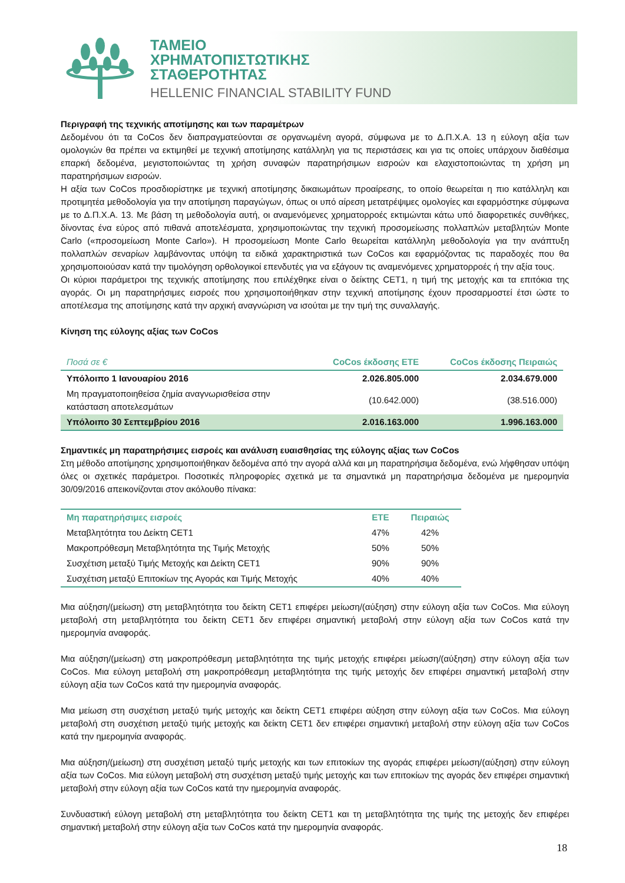ΤΑΜΕΙΟ
ΧΡΗΜΑΤΟΠΙΣΤΩΤΙΚΗΣ
ΣΤΑΘΕΡΟΤΗΤΑΣ
HELLENIC FINANCIAL STABILITY FUND
Περιγραφή της τεχνικής αποτίμησης και των παραμέτρων
Δεδομένου ότι τα CoCos δεν διαπραγματεύονται σε οργανωμένη αγορά, σύμφωνα με το Δ.Π.Χ.Α. 13 η εύλογη αξία των ομολογιών θα πρέπει να εκτιμηθεί με τεχνική αποτίμησης κατάλληλη για τις περιστάσεις και για τις οποίες υπάρχουν διαθέσιμα επαρκή δεδομένα, μεγιστοποιώντας τη χρήση συναφών παρατηρήσιμων εισροών και ελαχιστοποιώντας τη χρήση μη παρατηρήσιμων εισροών.
Η αξία των CoCos προσδιορίστηκε με τεχνική αποτίμησης δικαιωμάτων προαίρεσης, το οποίο θεωρείται η πιο κατάλληλη και προτιμητέα μεθοδολογία για την αποτίμηση παραγώγων, όπως οι υπό αίρεση μετατρέψιμες ομολογίες και εφαρμόστηκε σύμφωνα με το Δ.Π.Χ.Α. 13. Με βάση τη μεθοδολογία αυτή, οι αναμενόμενες χρηματορροές εκτιμώνται κάτω υπό διαφορετικές συνθήκες, δίνοντας ένα εύρος από πιθανά αποτελέσματα, χρησιμοποιώντας την τεχνική προσομείωσης πολλαπλών μεταβλητών Monte Carlo («προσομείωση Monte Carlo»). Η προσομείωση Monte Carlo θεωρείται κατάλληλη μεθοδολογία για την ανάπτυξη πολλαπλών σεναρίων λαμβάνοντας υπόψη τα ειδικά χαρακτηριστικά των CoCos και εφαρμόζοντας τις παραδοχές που θα χρησιμοποιούσαν κατά την τιμολόγηση ορθολογικοί επενδυτές για να εξάγουν τις αναμενόμενες χρηματορροές ή την αξία τους.
Οι κύριοι παράμετροι της τεχνικής αποτίμησης που επιλέχθηκε είναι ο δείκτης CET1, η τιμή της μετοχής και τα επιτόκια της αγοράς. Οι μη παρατηρήσιμες εισροές που χρησιμοποιήθηκαν στην τεχνική αποτίμησης έχουν προσαρμοστεί έτσι ώστε το αποτέλεσμα της αποτίμησης κατά την αρχική αναγνώριση να ισούται με την τιμή της συναλλαγής.
Κίνηση της εύλογης αξίας των CoCos
| Ποσά σε € | CoCos έκδοσης ΕΤΕ | CoCos έκδοσης Πειραιώς |
| --- | --- | --- |
| Υπόλοιπο 1 Ιανουαρίου 2016 | 2.026.805.000 | 2.034.679.000 |
| Μη πραγματοποιηθείσα ζημία αναγνωρισθείσα στην κατάσταση αποτελεσμάτων | (10.642.000) | (38.516.000) |
| Υπόλοιπο 30 Σεπτεμβρίου 2016 | 2.016.163.000 | 1.996.163.000 |
Σημαντικές μη παρατηρήσιμες εισροές και ανάλυση ευαισθησίας της εύλογης αξίας των CoCos
Στη μέθοδο αποτίμησης χρησιμοποιήθηκαν δεδομένα από την αγορά αλλά και μη παρατηρήσιμα δεδομένα, ενώ λήφθησαν υπόψη όλες οι σχετικές παράμετροι. Ποσοτικές πληροφορίες σχετικά με τα σημαντικά μη παρατηρήσιμα δεδομένα με ημερομηνία 30/09/2016 απεικονίζονται στον ακόλουθο πίνακα:
| Μη παρατηρήσιμες εισροές | ΕΤΕ | Πειραιώς |
| --- | --- | --- |
| Μεταβλητότητα του Δείκτη CET1 | 47% | 42% |
| Μακροπρόθεσμη Μεταβλητότητα της Τιμής Μετοχής | 50% | 50% |
| Συσχέτιση μεταξύ Τιμής Μετοχής και Δείκτη CET1 | 90% | 90% |
| Συσχέτιση μεταξύ Επιτοκίων της Αγοράς και Τιμής Μετοχής | 40% | 40% |
Μια αύξηση/(μείωση) στη μεταβλητότητα του δείκτη CET1 επιφέρει μείωση/(αύξηση) στην εύλογη αξία των CoCos. Μια εύλογη μεταβολή στη μεταβλητότητα του δείκτη CET1 δεν επιφέρει σημαντική μεταβολή στην εύλογη αξία των CoCos κατά την ημερομηνία αναφοράς.
Μια αύξηση/(μείωση) στη μακροπρόθεσμη μεταβλητότητα της τιμής μετοχής επιφέρει μείωση/(αύξηση) στην εύλογη αξία των CoCos. Μια εύλογη μεταβολή στη μακροπρόθεσμη μεταβλητότητα της τιμής μετοχής δεν επιφέρει σημαντική μεταβολή στην εύλογη αξία των CoCos κατά την ημερομηνία αναφοράς.
Μια μείωση στη συσχέτιση μεταξύ τιμής μετοχής και δείκτη CET1 επιφέρει αύξηση στην εύλογη αξία των CoCos. Μια εύλογη μεταβολή στη συσχέτιση μεταξύ τιμής μετοχής και δείκτη CET1 δεν επιφέρει σημαντική μεταβολή στην εύλογη αξία των CoCos κατά την ημερομηνία αναφοράς.
Μια αύξηση/(μείωση) στη συσχέτιση μεταξύ τιμής μετοχής και των επιτοκίων της αγοράς επιφέρει μείωση/(αύξηση) στην εύλογη αξία των CoCos. Μια εύλογη μεταβολή στη συσχέτιση μεταξύ τιμής μετοχής και των επιτοκίων της αγοράς δεν επιφέρει σημαντική μεταβολή στην εύλογη αξία των CoCos κατά την ημερομηνία αναφοράς.
Συνδυαστική εύλογη μεταβολή στη μεταβλητότητα του δείκτη CET1 και τη μεταβλητότητα της τιμής της μετοχής δεν επιφέρει σημαντική μεταβολή στην εύλογη αξία των CoCos κατά την ημερομηνία αναφοράς.
18